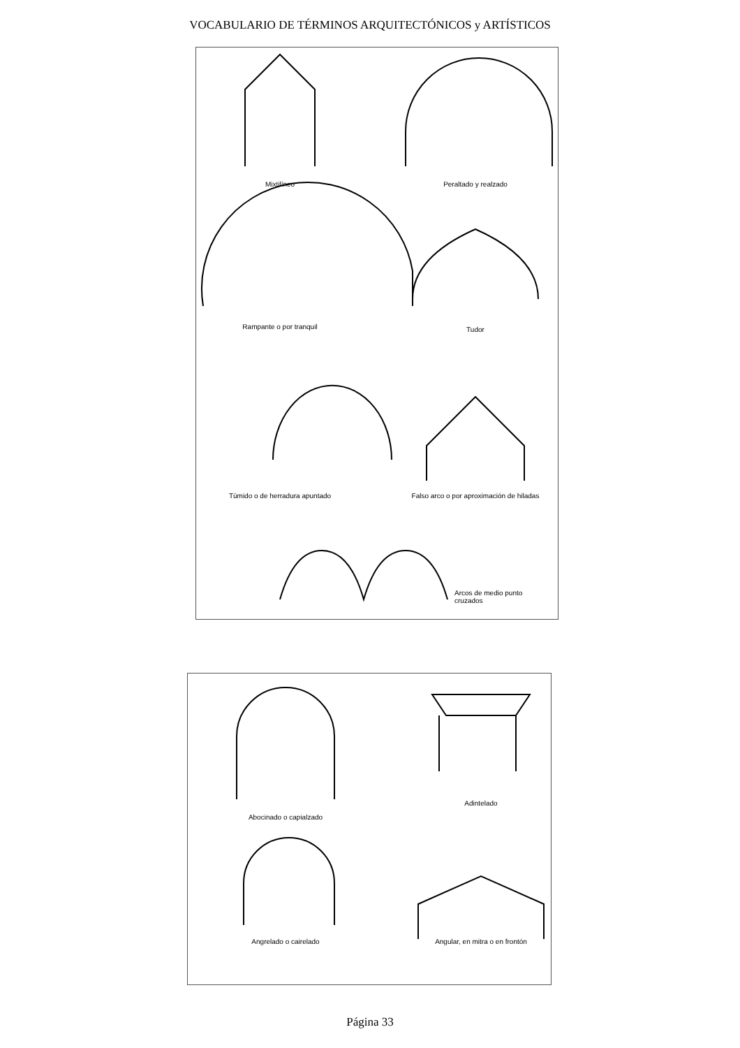VOCABULARIO DE TÉRMINOS ARQUITECTÓNICOS y ARTÍSTICOS
Mixtilíneo Peraltado y realzado
Rampante o por tranquil Tudor
Túmido o de herradura apuntado
Falso arco o por aproximación de hiladas
Arcos de medio punto cruzados
Abocinado o capialzado
Adintelado
Angrelado o cairelado Angular, en mitra o en frontón
Página 33